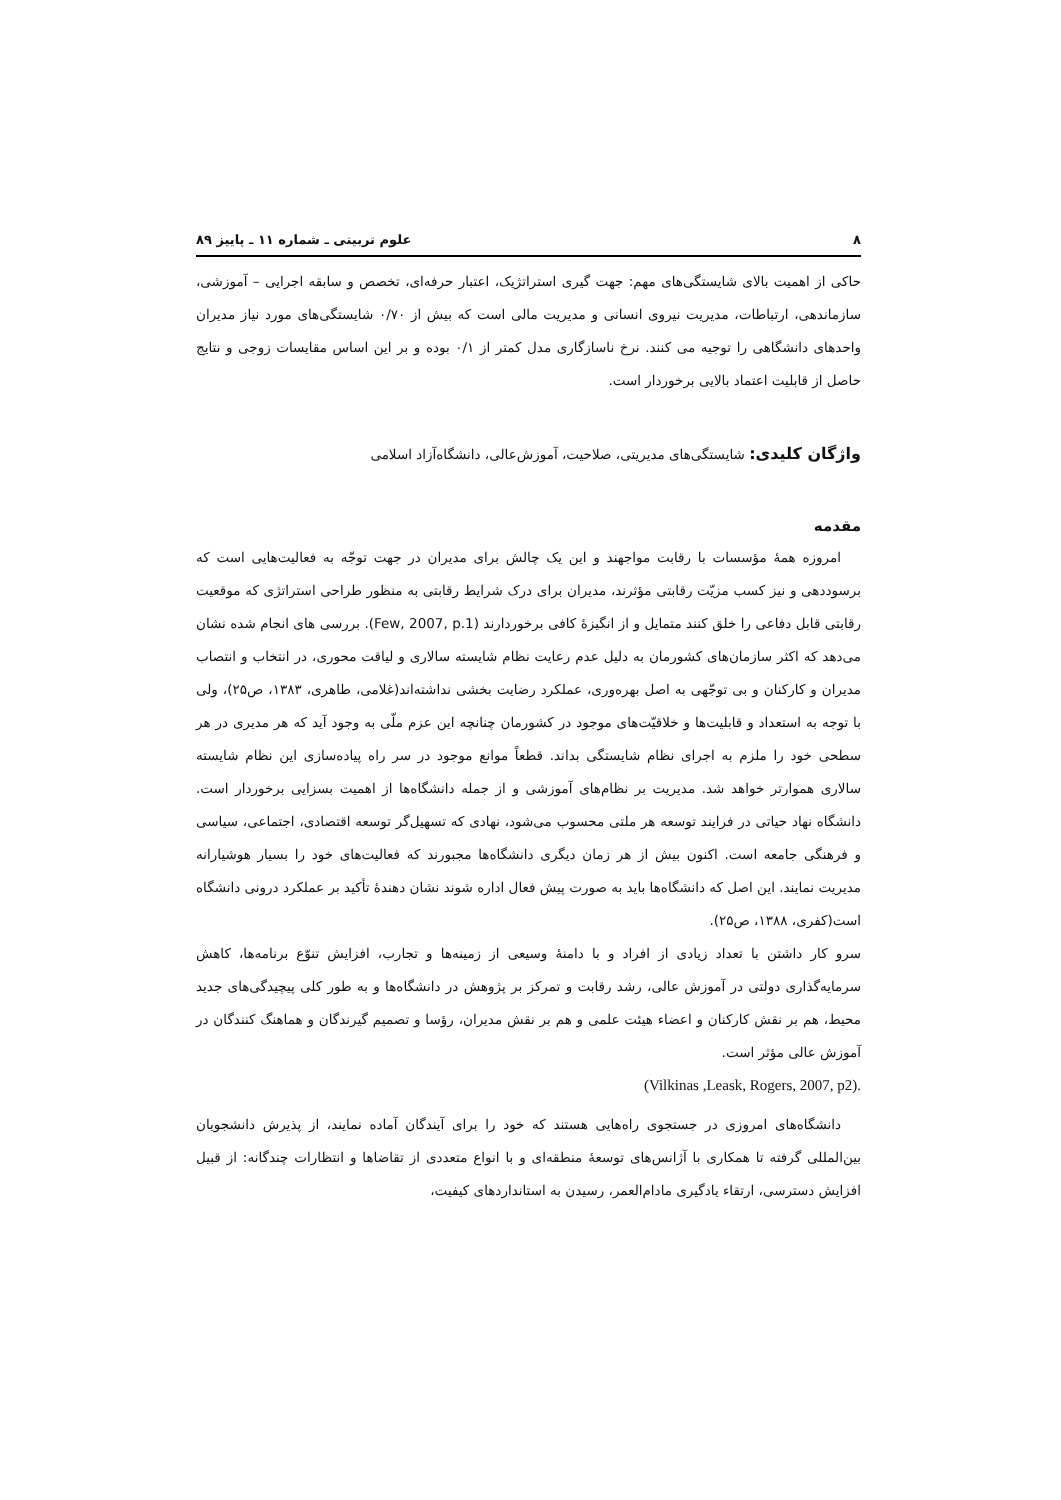۸ علوم تربیتی ـ شماره ۱۱ ـ پاییز ۸۹
حاکی از اهمیت بالای شایستگی‌های مهم: جهت گیری استراتژیک، اعتبار حرفه‌ای، تخصص و سابقه اجرایی – آموزشی، سازماندهی، ارتباطات، مدیریت نیروی انسانی و مدیریت مالی است که بیش از ۰/۷۰ شایستگی‌های مورد نیاز مدیران واحدهای دانشگاهی را توجیه می کنند. نرخ ناسازگاری مدل کمتر از ۰/۱ بوده و بر این اساس مقایسات زوجی و نتایج حاصل از قابلیت اعتماد بالایی برخوردار است.
واژگان کلیدی: شایستگی‌های مدیریتی، صلاحیت، آموزش‌عالی، دانشگاه‌آزاد اسلامی
مقدمه
امروزه همهٔ مؤسسات با رقابت مواجهند و این یک چالش برای مدیران در جهت توجّه به فعالیت‌هایی است که برسوددهی و نیز کسب مزیّت رقابتی مؤثرند، مدیران برای درک شرایط رقابتی به منظور طراحی استراتژی که موقعیت رقابتی قابل دفاعی را خلق کنند متمایل و از انگیزهٔ کافی برخوردارند (Few, 2007, p.1). بررسی های انجام شده نشان می‌دهد که اکثر سازمان‌های کشورمان به دلیل عدم رعایت نظام شایسته سالاری و لیاقت محوری، در انتخاب و انتصاب مدیران و کارکنان و بی توجّهی به اصل بهره‌وری، عملکرد رضایت بخشی نداشته‌اند(غلامی، طاهری، ۱۳۸۳، ص۲۵)، ولی با توجه به استعداد و قابلیت‌ها و خلاقیّت‌های موجود در کشورمان چنانچه این عزم ملّی به وجود آید که هر مدیری در هر سطحی خود را ملزم به اجرای نظام شایستگی بداند. قطعاً موانع موجود در سر راه پیاده‌سازی این نظام شایسته سالاری هموارتر خواهد شد. مدیریت بر نظام‌های آموزشی و از جمله دانشگاه‌ها از اهمیت بسزایی برخوردار است. دانشگاه نهاد حیاتی در فرایند توسعه هر ملتی محسوب می‌شود، نهادی که تسهیل‌گر توسعه اقتصادی، اجتماعی، سیاسی و فرهنگی جامعه است. اکنون بیش از هر زمان دیگری دانشگاه‌ها مجبورند که فعالیت‌های خود را بسیار هوشیارانه مدیریت نمایند. این اصل که دانشگاه‌ها باید به صورت پیش فعال اداره شوند نشان دهندهٔ تأکید بر عملکرد درونی دانشگاه است(کفری، ۱۳۸۸، ص۲۵).
سرو کار داشتن با تعداد زیادی از افراد و با دامنهٔ وسیعی از زمینه‌ها و تجارب، افزایش تنوّع برنامه‌ها، کاهش سرمایه‌گذاری دولتی در آموزش عالی، رشد رقابت و تمرکز بر پژوهش در دانشگاه‌ها و به طور کلی پیچیدگی‌های جدید محیط، هم بر نقش کارکنان و اعضاء هیئت علمی و هم بر نقش مدیران، رؤسا و تصمیم گیرندگان و هماهنگ کنندگان در آموزش عالی مؤثر است.
(Vilkinas ,Leask, Rogers, 2007, p2).
دانشگاه‌های امروزی در جستجوی راه‌هایی هستند که خود را برای آیندگان آماده نمایند، از پذیرش دانشجویان بین‌المللی گرفته تا همکاری با آژانس‌های توسعهٔ منطقه‌ای و با انواع متعددی از تقاضاها و انتظارات چندگانه: از قبیل افزایش دسترسی، ارتقاء یادگیری مادام‌العمر، رسیدن به استانداردهای کیفیت،